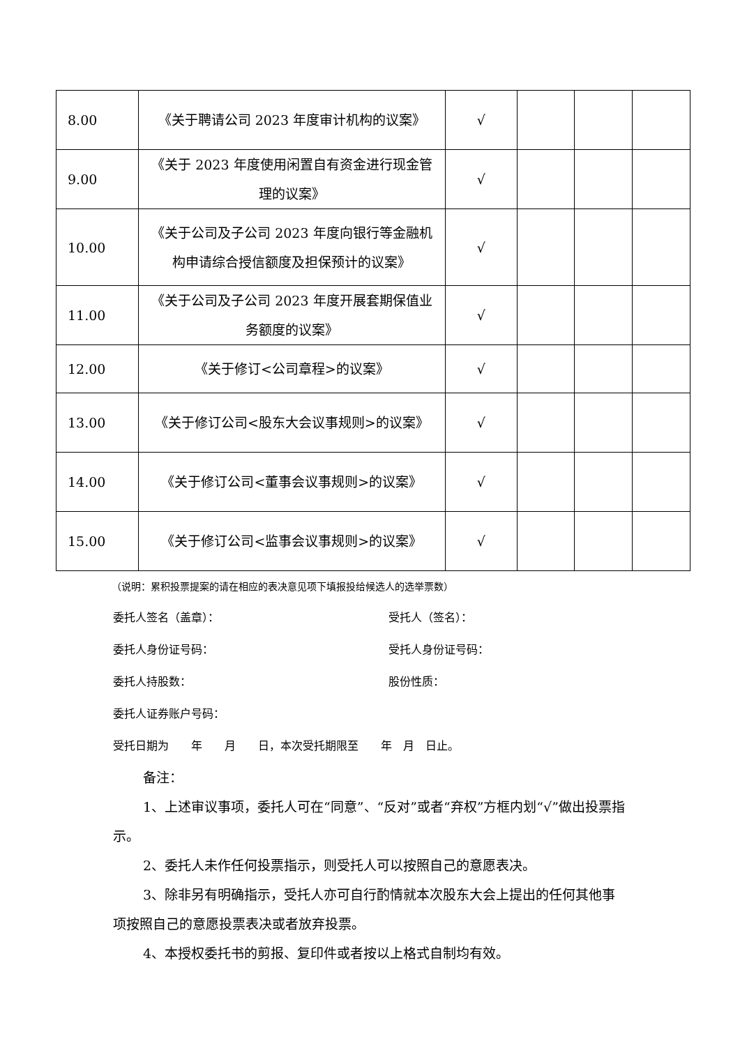| 8.00 | 《关于聘请公司 2023 年度审计机构的议案》 | √ | | | |
| 9.00 | 《关于 2023 年度使用闲置自有资金进行现金管理的议案》 | √ | | | |
| 10.00 | 《关于公司及子公司 2023 年度向银行等金融机构申请综合授信额度及担保预计的议案》 | √ | | | |
| 11.00 | 《关于公司及子公司 2023 年度开展套期保值业务额度的议案》 | √ | | | |
| 12.00 | 《关于修订<公司章程>的议案》 | √ | | | |
| 13.00 | 《关于修订公司<股东大会议事规则>的议案》 | √ | | | |
| 14.00 | 《关于修订公司<董事会议事规则>的议案》 | √ | | | |
| 15.00 | 《关于修订公司<监事会议事规则>的议案》 | √ | | | |
（说明：累积投票提案的请在相应的表决意见项下填报投给候选人的选举票数）
委托人签名（盖章）： 受托人（签名）：
委托人身份证号码： 受托人身份证号码：
委托人持股数： 股份性质：
委托人证券账户号码：
受托日期为　　年　　月　　日，本次受托期限至　　年　月　日止。
备注：
1、上述审议事项，委托人可在“同意”、“反对”或者“弃权”方框内划“√”做出投票指示。
2、委托人未作任何投票指示，则受托人可以按照自己的意愿表决。
3、除非另有明确指示，受托人亦可自行酌情就本次股东大会上提出的任何其他事项按照自己的意愿投票表决或者放弃投票。
4、本授权委托书的剪报、复印件或者按以上格式自制均有效。